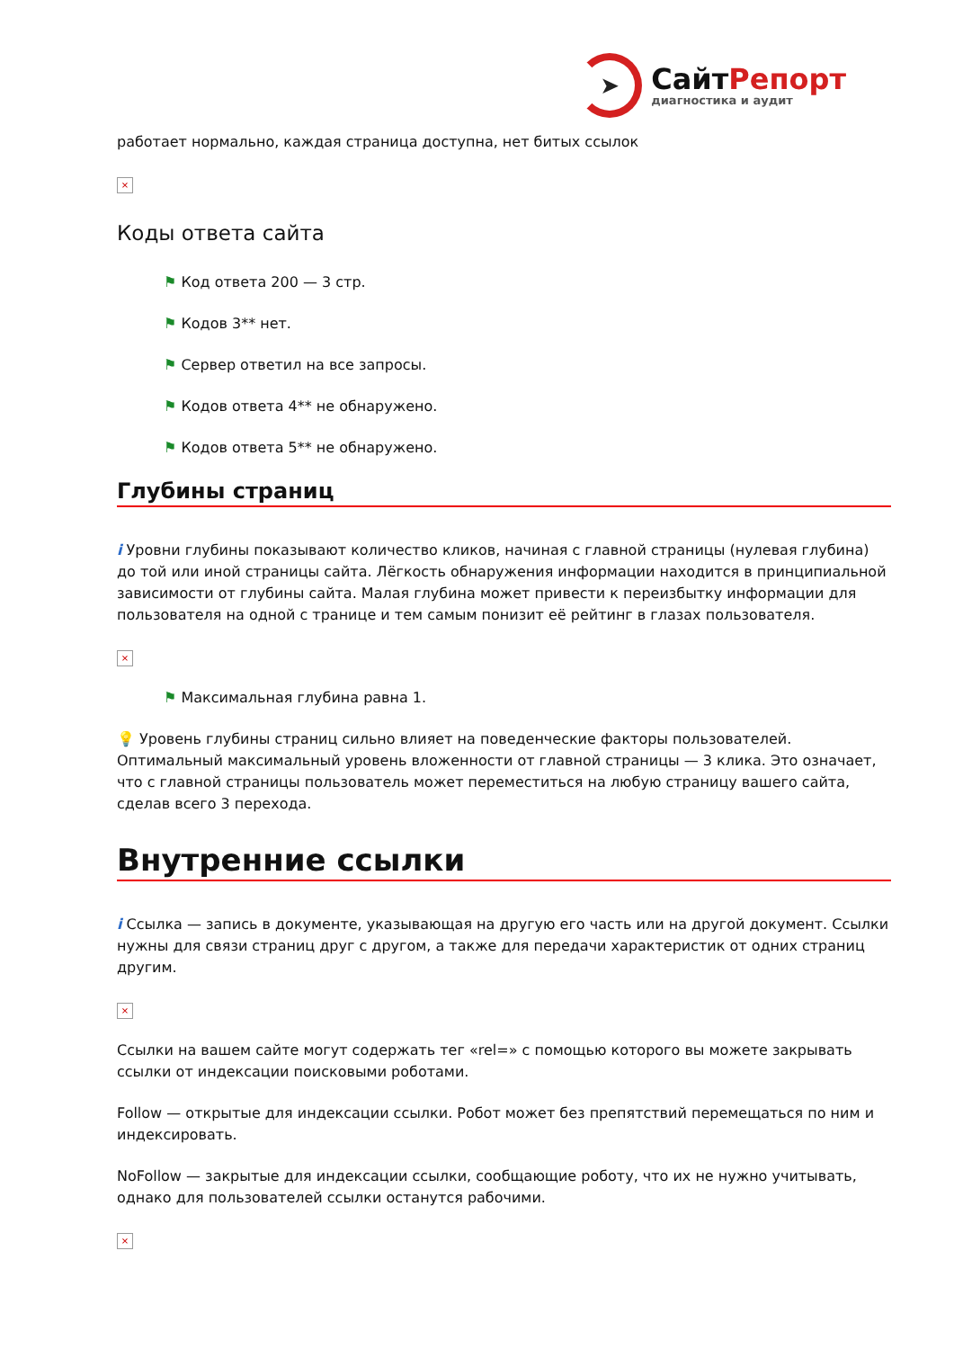➤
СайтРепорт
диагностика и аудит
работает нормально, каждая страница доступна, нет битых ссылок
×
Коды ответа сайта
⚑ Код ответа 200 — 3 стр.
⚑ Кодов 3** нет.
⚑ Сервер ответил на все запросы.
⚑ Кодов ответа 4** не обнаружено.
⚑ Кодов ответа 5** не обнаружено.
Глубины страниц
i Уровни глубины показывают количество кликов, начиная с главной страницы (нулевая глубина) до той или иной страницы сайта. Лёгкость обнаружения информации находится в принципиальной зависимости от глубины сайта. Малая глубина может привести к переизбытку информации для пользователя на одной с транице и тем самым понизит её рейтинг в глазах пользователя.
×
⚑ Максимальная глубина равна 1.
💡 Уровень глубины страниц сильно влияет на поведенческие факторы пользователей. Оптимальный максимальный уровень вложенности от главной страницы — 3 клика. Это означает, что с главной страницы пользователь может переместиться на любую страницу вашего сайта, сделав всего 3 перехода.
Внутренние ссылки
i Ссылка — запись в документе, указывающая на другую его часть или на другой документ. Ссылки нужны для связи страниц друг с другом, а также для передачи характеристик от одних страниц другим.
×
Ссылки на вашем сайте могут содержать тег «rel=» с помощью которого вы можете закрывать ссылки от индексации поисковыми роботами.
Follow — открытые для индексации ссылки. Робот может без препятствий перемещаться по ним и индексировать.
NoFollow — закрытые для индексации ссылки, сообщающие роботу, что их не нужно учитывать, однако для пользователей ссылки останутся рабочими.
×